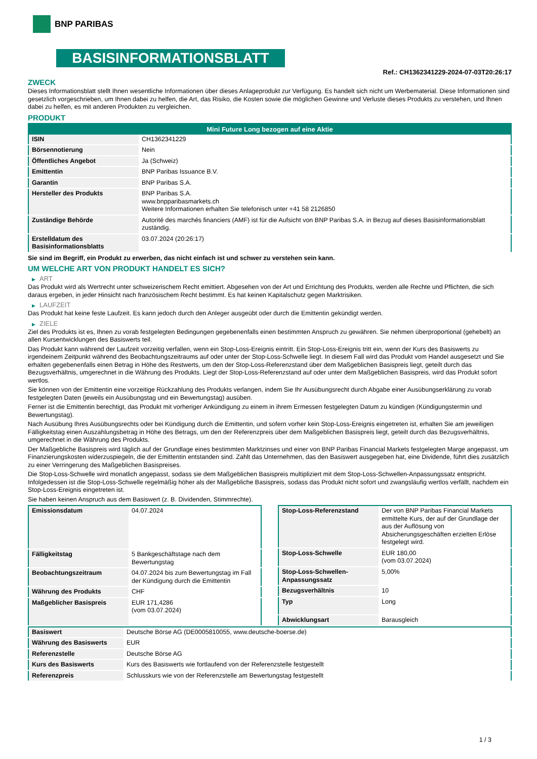BNP PARIBAS
BASISINFORMATIONSBLATT
Ref.: CH1362341229-2024-07-03T20:26:17
ZWECK
Dieses Informationsblatt stellt Ihnen wesentliche Informationen über dieses Anlageprodukt zur Verfügung. Es handelt sich nicht um Werbematerial. Diese Informationen sind gesetzlich vorgeschrieben, um Ihnen dabei zu helfen, die Art, das Risiko, die Kosten sowie die möglichen Gewinne und Verluste dieses Produkts zu verstehen, und Ihnen dabei zu helfen, es mit anderen Produkten zu vergleichen.
PRODUKT
| Mini Future Long bezogen auf eine Aktie | |
| --- | --- |
| ISIN | CH1362341229 |
| Börsennotierung | Nein |
| Öffentliches Angebot | Ja (Schweiz) |
| Emittentin | BNP Paribas Issuance B.V. |
| Garantin | BNP Paribas S.A. |
| Hersteller des Produkts | BNP Paribas S.A. www.bnpparibasmarkets.ch Weitere Informationen erhalten Sie telefonisch unter +41 58 2126850 |
| Zuständige Behörde | Autorité des marchés financiers (AMF) ist für die Aufsicht von BNP Paribas S.A. in Bezug auf dieses Basisinformationsblatt zuständig. |
| Erstelldatum des Basisinformationsblatts | 03.07.2024 (20:26:17) |
Sie sind im Begriff, ein Produkt zu erwerben, das nicht einfach ist und schwer zu verstehen sein kann.
UM WELCHE ART VON PRODUKT HANDELT ES SICH?
▶ ART
Das Produkt wird als Wertrecht unter schweizerischem Recht emittiert. Abgesehen von der Art und Errichtung des Produkts, werden alle Rechte und Pflichten, die sich daraus ergeben, in jeder Hinsicht nach französischem Recht bestimmt. Es hat keinen Kapitalschutz gegen Marktrisiken.
▶ LAUFZEIT
Das Produkt hat keine feste Laufzeit. Es kann jedoch durch den Anleger ausgeübt oder durch die Emittentin gekündigt werden.
▶ ZIELE
Ziel des Produkts ist es, Ihnen zu vorab festgelegten Bedingungen gegebenenfalls einen bestimmten Anspruch zu gewähren. Sie nehmen überproportional (gehebelt) an allen Kursentwicklungen des Basiswerts teil.
Das Produkt kann während der Laufzeit vorzeitig verfallen, wenn ein Stop-Loss-Ereignis eintritt. Ein Stop-Loss-Ereignis tritt ein, wenn der Kurs des Basiswerts zu irgendeinem Zeitpunkt während des Beobachtungszeitraums auf oder unter der Stop-Loss-Schwelle liegt. In diesem Fall wird das Produkt vom Handel ausgesetzt und Sie erhalten gegebenenfalls einen Betrag in Höhe des Restwerts, um den der Stop-Loss-Referenzstand über dem Maßgeblichen Basispreis liegt, geteilt durch das Bezugsverhältnis, umgerechnet in die Währung des Produkts. Liegt der Stop-Loss-Referenzstand auf oder unter dem Maßgeblichen Basispreis, wird das Produkt sofort wertlos.
Sie können von der Emittentin eine vorzeitige Rückzahlung des Produkts verlangen, indem Sie Ihr Ausübungsrecht durch Abgabe einer Ausübungserklärung zu vorab festgelegten Daten (jeweils ein Ausübungstag und ein Bewertungstag) ausüben.
Ferner ist die Emittentin berechtigt, das Produkt mit vorheriger Ankündigung zu einem in ihrem Ermessen festgelegten Datum zu kündigen (Kündigungstermin und Bewertungstag).
Nach Ausübung Ihres Ausübungsrechts oder bei Kündigung durch die Emittentin, und sofern vorher kein Stop-Loss-Ereignis eingetreten ist, erhalten Sie am jeweiligen Fälligkeitstag einen Auszahlungsbetrag in Höhe des Betrags, um den der Referenzpreis über dem Maßgeblichen Basispreis liegt, geteilt durch das Bezugsverhältnis, umgerechnet in die Währung des Produkts.
Der Maßgebliche Basispreis wird täglich auf der Grundlage eines bestimmten Marktzinses und einer von BNP Paribas Financial Markets festgelegten Marge angepasst, um Finanzierungskosten widerzuspiegeln, die der Emittentin entstanden sind. Zahlt das Unternehmen, das den Basiswert ausgegeben hat, eine Dividende, führt dies zusätzlich zu einer Verringerung des Maßgeblichen Basispreises.
Die Stop-Loss-Schwelle wird monatlich angepasst, sodass sie dem Maßgeblichen Basispreis multipliziert mit dem Stop-Loss-Schwellen-Anpassungssatz entspricht. Infolgedessen ist die Stop-Loss-Schwelle regelmäßig höher als der Maßgebliche Basispreis, sodass das Produkt nicht sofort und zwangsläufig wertlos verfällt, nachdem ein Stop-Loss-Ereignis eingetreten ist.
Sie haben keinen Anspruch aus dem Basiswert (z. B. Dividenden, Stimmrechte).
| Emissionsdatum | 04.07.2024 |
| Fälligkeitstag | 5 Bankgeschäftstage nach dem Bewertungstag |
| Beobachtungszeitraum | 04.07.2024 bis zum Bewertungstag im Fall der Kündigung durch die Emittentin |
| Währung des Produkts | CHF |
| Maßgeblicher Basispreis | EUR 171,4286 (vom 03.07.2024) |
| Stop-Loss-Referenzstand | Der von BNP Paribas Financial Markets ermittelte Kurs, der auf der Grundlage der aus der Auflösung von Absicherungsgeschäften erzielten Erlöse festgelegt wird. |
| Stop-Loss-Schwelle | EUR 180,00 (vom 03.07.2024) |
| Stop-Loss-Schwellen-Anpassungssatz | 5,00% |
| Bezugsverhältnis | 10 |
| Typ | Long |
| Abwicklungsart | Barausgleich |
| Basiswert | Deutsche Börse AG (DE0005810055, www.deutsche-boerse.de) |
| Währung des Basiswerts | EUR |
| Referenzstelle | Deutsche Börse AG |
| Kurs des Basiswerts | Kurs des Basiswerts wie fortlaufend von der Referenzstelle festgestellt |
| Referenzpreis | Schlusskurs wie von der Referenzstelle am Bewertungstag festgestellt |
1 / 3